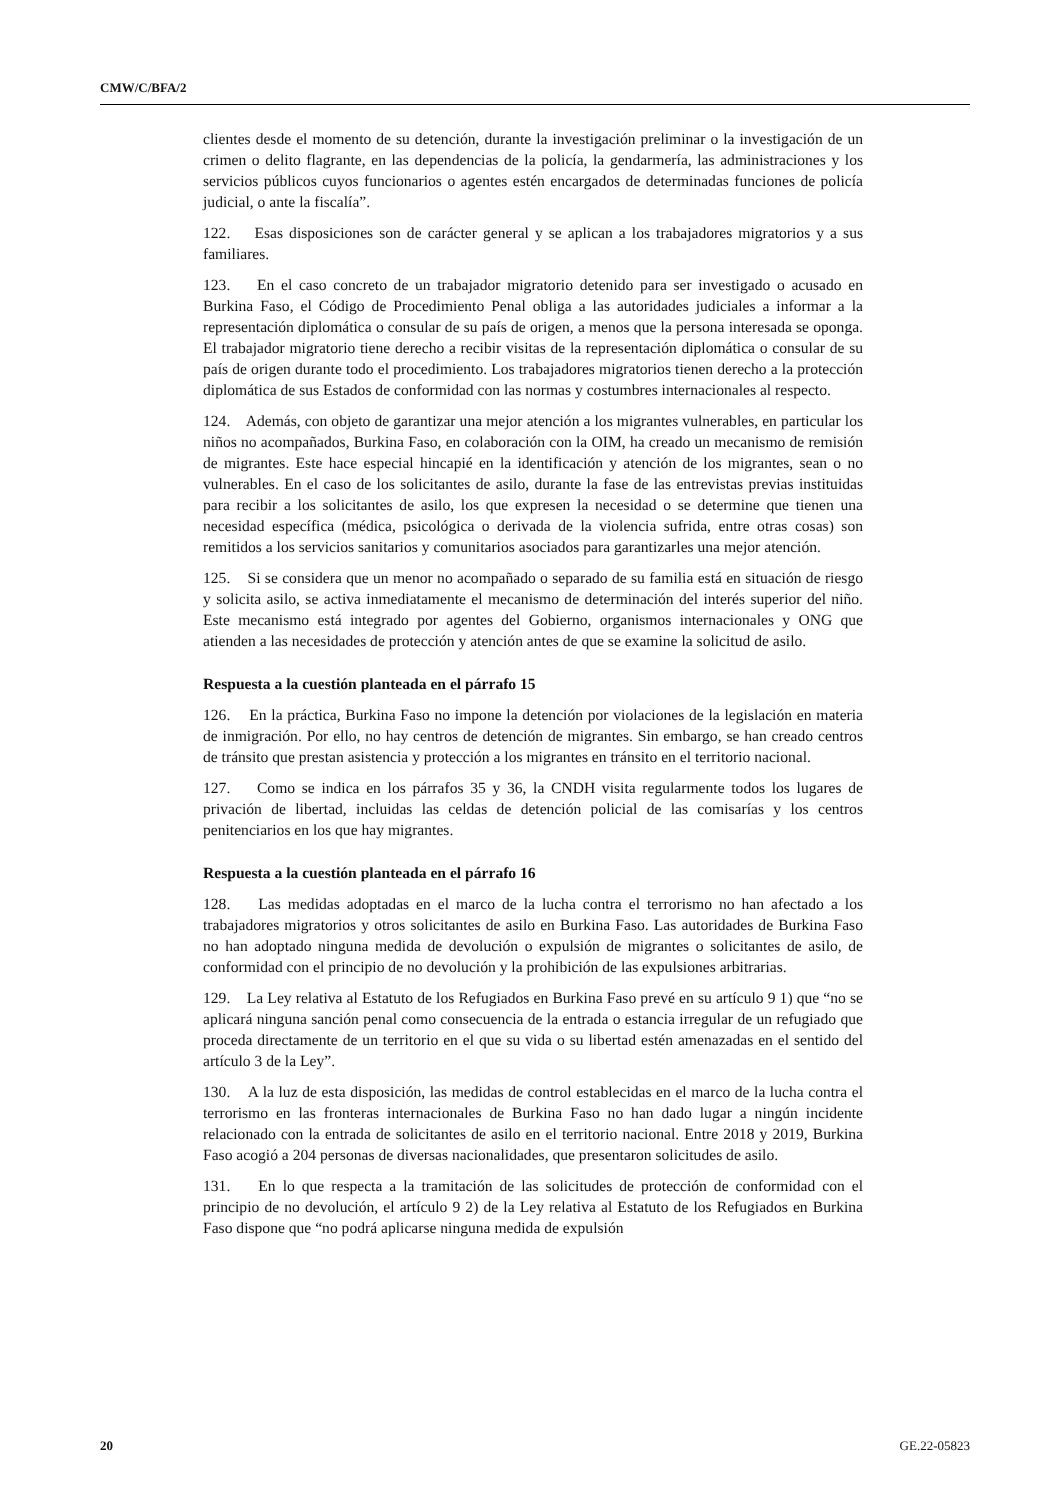CMW/C/BFA/2
clientes desde el momento de su detención, durante la investigación preliminar o la investigación de un crimen o delito flagrante, en las dependencias de la policía, la gendarmería, las administraciones y los servicios públicos cuyos funcionarios o agentes estén encargados de determinadas funciones de policía judicial, o ante la fiscalía”.
122. Esas disposiciones son de carácter general y se aplican a los trabajadores migratorios y a sus familiares.
123. En el caso concreto de un trabajador migratorio detenido para ser investigado o acusado en Burkina Faso, el Código de Procedimiento Penal obliga a las autoridades judiciales a informar a la representación diplomática o consular de su país de origen, a menos que la persona interesada se oponga. El trabajador migratorio tiene derecho a recibir visitas de la representación diplomática o consular de su país de origen durante todo el procedimiento. Los trabajadores migratorios tienen derecho a la protección diplomática de sus Estados de conformidad con las normas y costumbres internacionales al respecto.
124. Además, con objeto de garantizar una mejor atención a los migrantes vulnerables, en particular los niños no acompañados, Burkina Faso, en colaboración con la OIM, ha creado un mecanismo de remisión de migrantes. Este hace especial hincapié en la identificación y atención de los migrantes, sean o no vulnerables. En el caso de los solicitantes de asilo, durante la fase de las entrevistas previas instituidas para recibir a los solicitantes de asilo, los que expresen la necesidad o se determine que tienen una necesidad específica (médica, psicológica o derivada de la violencia sufrida, entre otras cosas) son remitidos a los servicios sanitarios y comunitarios asociados para garantizarles una mejor atención.
125. Si se considera que un menor no acompañado o separado de su familia está en situación de riesgo y solicita asilo, se activa inmediatamente el mecanismo de determinación del interés superior del niño. Este mecanismo está integrado por agentes del Gobierno, organismos internacionales y ONG que atienden a las necesidades de protección y atención antes de que se examine la solicitud de asilo.
Respuesta a la cuestión planteada en el párrafo 15
126. En la práctica, Burkina Faso no impone la detención por violaciones de la legislación en materia de inmigración. Por ello, no hay centros de detención de migrantes. Sin embargo, se han creado centros de tránsito que prestan asistencia y protección a los migrantes en tránsito en el territorio nacional.
127. Como se indica en los párrafos 35 y 36, la CNDH visita regularmente todos los lugares de privación de libertad, incluidas las celdas de detención policial de las comisarías y los centros penitenciarios en los que hay migrantes.
Respuesta a la cuestión planteada en el párrafo 16
128. Las medidas adoptadas en el marco de la lucha contra el terrorismo no han afectado a los trabajadores migratorios y otros solicitantes de asilo en Burkina Faso. Las autoridades de Burkina Faso no han adoptado ninguna medida de devolución o expulsión de migrantes o solicitantes de asilo, de conformidad con el principio de no devolución y la prohibición de las expulsiones arbitrarias.
129. La Ley relativa al Estatuto de los Refugiados en Burkina Faso prevé en su artículo 9 1) que “no se aplicará ninguna sanción penal como consecuencia de la entrada o estancia irregular de un refugiado que proceda directamente de un territorio en el que su vida o su libertad estén amenazadas en el sentido del artículo 3 de la Ley”.
130. A la luz de esta disposición, las medidas de control establecidas en el marco de la lucha contra el terrorismo en las fronteras internacionales de Burkina Faso no han dado lugar a ningún incidente relacionado con la entrada de solicitantes de asilo en el territorio nacional. Entre 2018 y 2019, Burkina Faso acogió a 204 personas de diversas nacionalidades, que presentaron solicitudes de asilo.
131. En lo que respecta a la tramitación de las solicitudes de protección de conformidad con el principio de no devolución, el artículo 9 2) de la Ley relativa al Estatuto de los Refugiados en Burkina Faso dispone que “no podrá aplicarse ninguna medida de expulsión
20 GE.22-05823